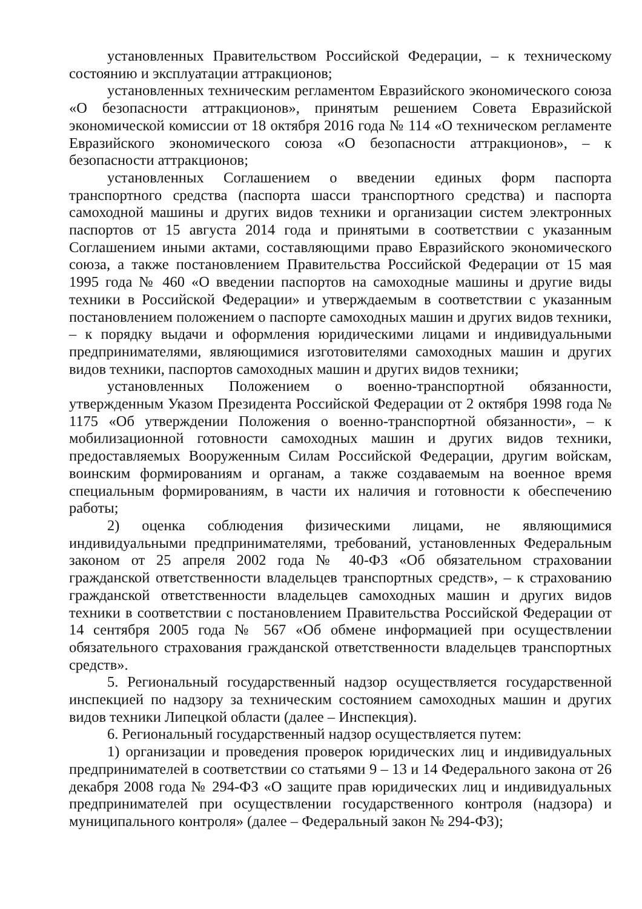установленных Правительством Российской Федерации, – к техническому состоянию и эксплуатации аттракционов;
установленных техническим регламентом Евразийского экономического союза «О безопасности аттракционов», принятым решением Совета Евразийской экономической комиссии от 18 октября 2016 года № 114 «О техническом регламенте Евразийского экономического союза «О безопасности аттракционов», – к безопасности аттракционов;
установленных Соглашением о введении единых форм паспорта транспортного средства (паспорта шасси транспортного средства) и паспорта самоходной машины и других видов техники и организации систем электронных паспортов от 15 августа 2014 года и принятыми в соответствии с указанным Соглашением иными актами, составляющими право Евразийского экономического союза, а также постановлением Правительства Российской Федерации от 15 мая 1995 года № 460 «О введении паспортов на самоходные машины и другие виды техники в Российской Федерации» и утверждаемым в соответствии с указанным постановлением положением о паспорте самоходных машин и других видов техники, – к порядку выдачи и оформления юридическими лицами и индивидуальными предпринимателями, являющимися изготовителями самоходных машин и других видов техники, паспортов самоходных машин и других видов техники;
установленных Положением о военно-транспортной обязанности, утвержденным Указом Президента Российской Федерации от 2 октября 1998 года № 1175 «Об утверждении Положения о военно-транспортной обязанности», – к мобилизационной готовности самоходных машин и других видов техники, предоставляемых Вооруженным Силам Российской Федерации, другим войскам, воинским формированиям и органам, а также создаваемым на военное время специальным формированиям, в части их наличия и готовности к обеспечению работы;
2) оценка соблюдения физическими лицами, не являющимися индивидуальными предпринимателями, требований, установленных Федеральным законом от 25 апреля 2002 года № 40-ФЗ «Об обязательном страховании гражданской ответственности владельцев транспортных средств», – к страхованию гражданской ответственности владельцев самоходных машин и других видов техники в соответствии с постановлением Правительства Российской Федерации от 14 сентября 2005 года № 567 «Об обмене информацией при осуществлении обязательного страхования гражданской ответственности владельцев транспортных средств».
5. Региональный государственный надзор осуществляется государственной инспекцией по надзору за техническим состоянием самоходных машин и других видов техники Липецкой области (далее – Инспекция).
6. Региональный государственный надзор осуществляется путем:
1) организации и проведения проверок юридических лиц и индивидуальных предпринимателей в соответствии со статьями 9 – 13 и 14 Федерального закона от 26 декабря 2008 года № 294-ФЗ «О защите прав юридических лиц и индивидуальных предпринимателей при осуществлении государственного контроля (надзора) и муниципального контроля» (далее – Федеральный закон № 294-ФЗ);